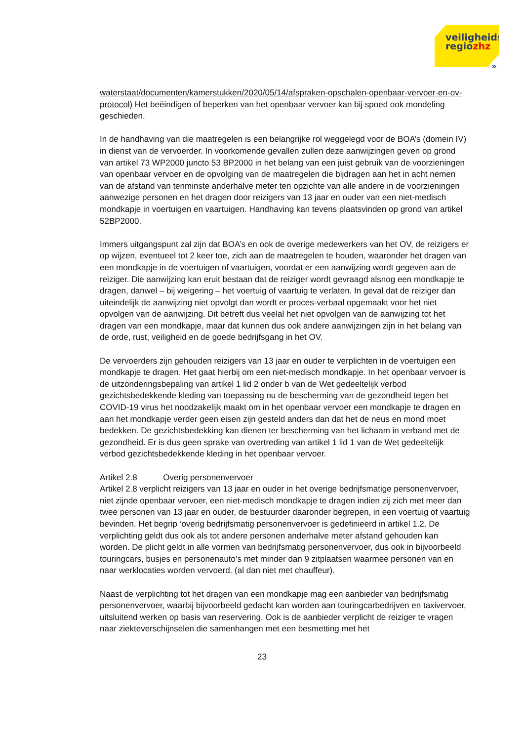veiligheids
regiozhz
»
waterstaat/documenten/kamerstukken/2020/05/14/afspraken-opschalen-openbaar-vervoer-en-ov-protocol) Het beëindigen of beperken van het openbaar vervoer kan bij spoed ook mondeling geschieden.
In de handhaving van die maatregelen is een belangrijke rol weggelegd voor de BOA’s (domein IV) in dienst van de vervoerder. In voorkomende gevallen zullen deze aanwijzingen geven op grond van artikel 73 WP2000 juncto 53 BP2000 in het belang van een juist gebruik van de voorzieningen van openbaar vervoer en de opvolging van de maatregelen die bijdragen aan het in acht nemen van de afstand van tenminste anderhalve meter ten opzichte van alle andere in de voorzieningen aanwezige personen en het dragen door reizigers van 13 jaar en ouder van een niet-medisch mondkapje in voertuigen en vaartuigen. Handhaving kan tevens plaatsvinden op grond van artikel 52BP2000.
Immers uitgangspunt zal zijn dat BOA’s en ook de overige medewerkers van het OV, de reizigers er op wijzen, eventueel tot 2 keer toe, zich aan de maatregelen te houden, waaronder het dragen van een mondkapje in de voertuigen of vaartuigen, voordat er een aanwijzing wordt gegeven aan de reiziger. Die aanwijzing kan eruit bestaan dat de reiziger wordt gevraagd alsnog een mondkapje te dragen, danwel – bij weigering – het voertuig of vaartuig te verlaten. In geval dat de reiziger dan uiteindelijk de aanwijzing niet opvolgt dan wordt er proces-verbaal opgemaakt voor het niet opvolgen van de aanwijzing. Dit betreft dus veelal het niet opvolgen van de aanwijzing tot het dragen van een mondkapje, maar dat kunnen dus ook andere aanwijzingen zijn in het belang van de orde, rust, veiligheid en de goede bedrijfsgang in het OV.
De vervoerders zijn gehouden reizigers van 13 jaar en ouder te verplichten in de voertuigen een mondkapje te dragen. Het gaat hierbij om een niet-medisch mondkapje. In het openbaar vervoer is de uitzonderingsbepaling van artikel 1 lid 2 onder b van de Wet gedeeltelijk verbod gezichtsbedekkende kleding van toepassing nu de bescherming van de gezondheid tegen het COVID-19 virus het noodzakelijk maakt om in het openbaar vervoer een mondkapje te dragen en aan het mondkapje verder geen eisen zijn gesteld anders dan dat het de neus en mond moet bedekken. De gezichtsbedekking kan dienen ter bescherming van het lichaam in verband met de gezondheid. Er is dus geen sprake van overtreding van artikel 1 lid 1 van de Wet gedeeltelijk verbod gezichtsbedekkende kleding in het openbaar vervoer.
Artikel 2.8 Overig personenvervoer
Artikel 2.8 verplicht reizigers van 13 jaar en ouder in het overige bedrijfsmatige personenvervoer, niet zijnde openbaar vervoer, een niet-medisch mondkapje te dragen indien zij zich met meer dan twee personen van 13 jaar en ouder, de bestuurder daaronder begrepen, in een voertuig of vaartuig bevinden. Het begrip ‘overig bedrijfsmatig personenvervoer is gedefinieerd in artikel 1.2. De verplichting geldt dus ook als tot andere personen anderhalve meter afstand gehouden kan worden. De plicht geldt in alle vormen van bedrijfsmatig personenvervoer, dus ook in bijvoorbeeld touringcars, busjes en personenauto’s met minder dan 9 zitplaatsen waarmee personen van en naar werklocaties worden vervoerd. (al dan niet met chauffeur).
Naast de verplichting tot het dragen van een mondkapje mag een aanbieder van bedrijfsmatig personenvervoer, waarbij bijvoorbeeld gedacht kan worden aan touringcarbedrijven en taxivervoer, uitsluitend werken op basis van reservering. Ook is de aanbieder verplicht de reiziger te vragen naar ziekteverschijnselen die samenhangen met een besmetting met het
23